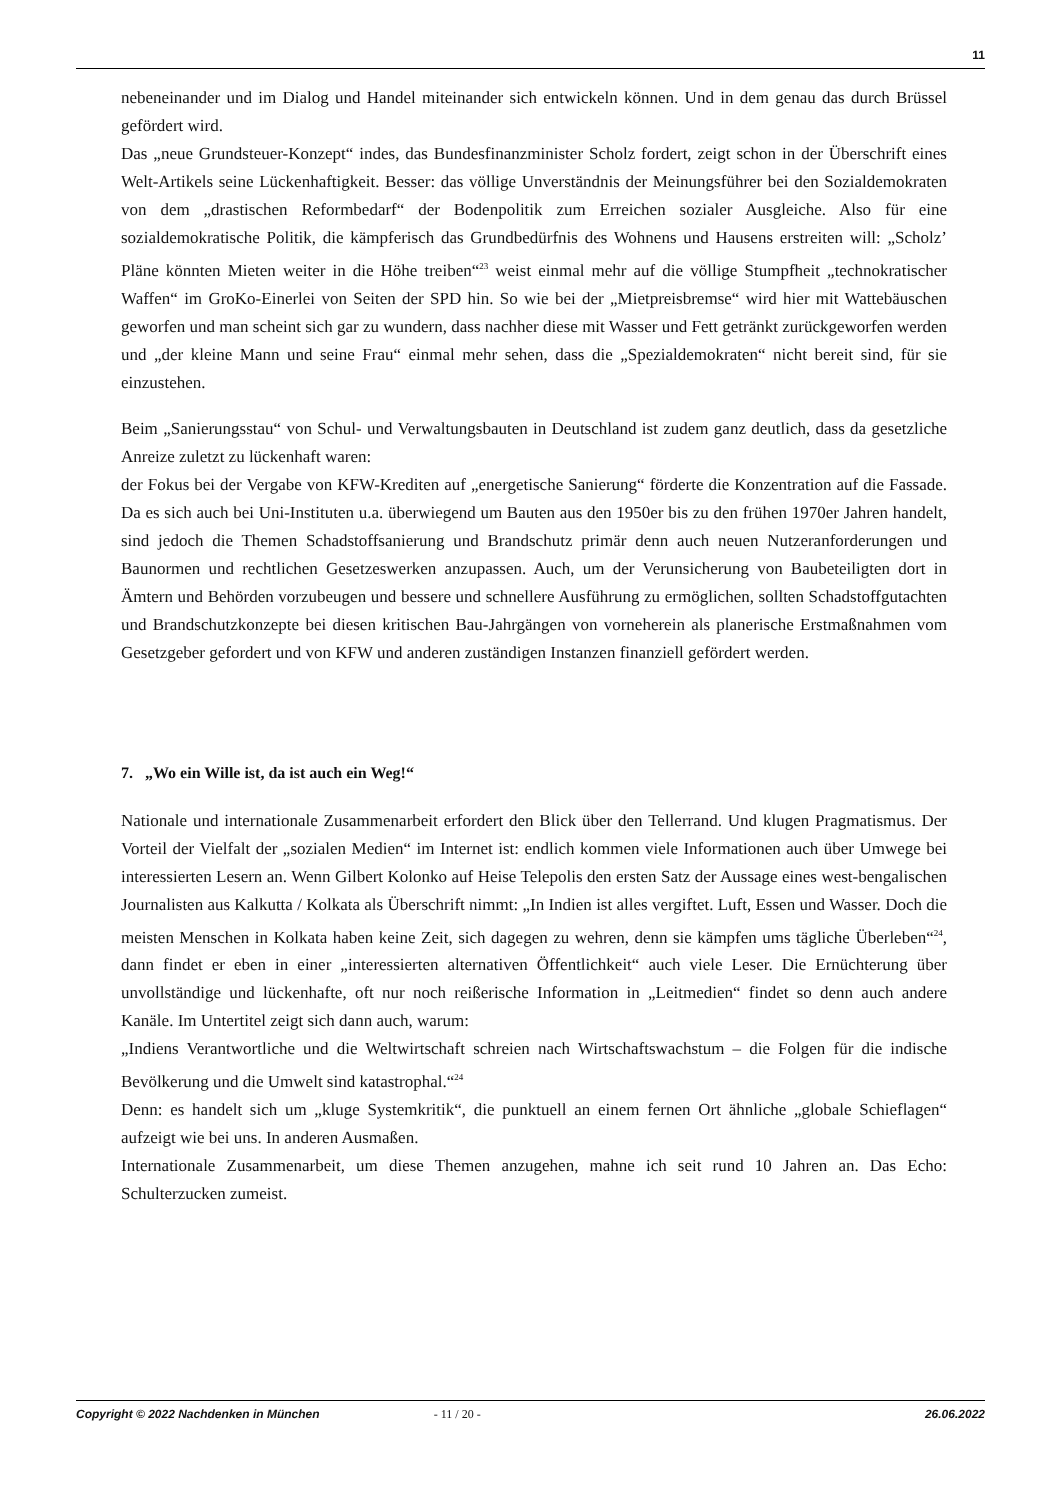11
nebeneinander und im Dialog und Handel miteinander sich entwickeln können. Und in dem genau das durch Brüssel gefördert wird.
Das „neue Grundsteuer-Konzept“ indes, das Bundesfinanzminister Scholz fordert, zeigt schon in der Überschrift eines Welt-Artikels seine Lückenhaftigkeit. Besser: das völlige Unverständnis der Meinungsführer bei den Sozialdemokraten von dem „drastischen Reformbedarf“ der Bodenpolitik zum Erreichen sozialer Ausgleiche. Also für eine sozialdemokratische Politik, die kämpferisch das Grundbedürfnis des Wohnens und Hausens erstreiten will: „Scholz’ Pläne könnten Mieten weiter in die Höhe treiben“<sup>23</sup> weist einmal mehr auf die völlige Stumpfheit „technokratischer Waffen“ im GroKo-Einerlei von Seiten der SPD hin. So wie bei der „Mietpreisbremse“ wird hier mit Wattebäuschen geworfen und man scheint sich gar zu wundern, dass nachher diese mit Wasser und Fett getränkt zurückgeworfen werden und „der kleine Mann und seine Frau“ einmal mehr sehen, dass die „Spezialdemokraten“ nicht bereit sind, für sie einzustehen.
Beim „Sanierungsstau“ von Schul- und Verwaltungsbauten in Deutschland ist zudem ganz deutlich, dass da gesetzliche Anreize zuletzt zu lückenhaft waren:
der Fokus bei der Vergabe von KFW-Krediten auf „energetische Sanierung“ förderte die Konzentration auf die Fassade. Da es sich auch bei Uni-Instituten u.a. überwiegend um Bauten aus den 1950er bis zu den frühen 1970er Jahren handelt, sind jedoch die Themen Schadstoffsanierung und Brandschutz primär denn auch neuen Nutzeranforderungen und Baunormen und rechtlichen Gesetzeswerken anzupassen. Auch, um der Verunsicherung von Baubeteiligten dort in Ämtern und Behörden vorzubeugen und bessere und schnellere Ausführung zu ermöglichen, sollten Schadstoffgutachten und Brandschutzkonzepte bei diesen kritischen Bau-Jahrgängen von vorneherein als planerische Erstmaßnahmen vom Gesetzgeber gefordert und von KFW und anderen zuständigen Instanzen finanziell gefördert werden.
7. „Wo ein Wille ist, da ist auch ein Weg!“
Nationale und internationale Zusammenarbeit erfordert den Blick über den Tellerrand. Und klugen Pragmatismus. Der Vorteil der Vielfalt der „sozialen Medien“ im Internet ist: endlich kommen viele Informationen auch über Umwege bei interessierten Lesern an. Wenn Gilbert Kolonko auf Heise Telepolis den ersten Satz der Aussage eines west-bengalischen Journalisten aus Kalkutta / Kolkata als Überschrift nimmt: „In Indien ist alles vergiftet. Luft, Essen und Wasser. Doch die meisten Menschen in Kolkata haben keine Zeit, sich dagegen zu wehren, denn sie kämpfen ums tägliche Überleben“<sup>24</sup>, dann findet er eben in einer „interessierten alternativen Öffentlichkeit“ auch viele Leser. Die Ernüchterung über unvollständige und lückenhafte, oft nur noch reißerische Information in „Leitmedien“ findet so denn auch andere Kanäle. Im Untertitel zeigt sich dann auch, warum:
„Indiens Verantwortliche und die Weltwirtschaft schreien nach Wirtschaftswachstum – die Folgen für die indische Bevölkerung und die Umwelt sind katastrophal.“<sup>24</sup>
Denn: es handelt sich um „kluge Systemkritik“, die punktuell an einem fernen Ort ähnliche „globale Schieflagen“ aufzeigt wie bei uns. In anderen Ausmaßen.
Internationale Zusammenarbeit, um diese Themen anzugehen, mahne ich seit rund 10 Jahren an. Das Echo: Schulterzucken zumeist.
Copyright © 2022 Nachdenken in München - 11 / 20 - 26.06.2022